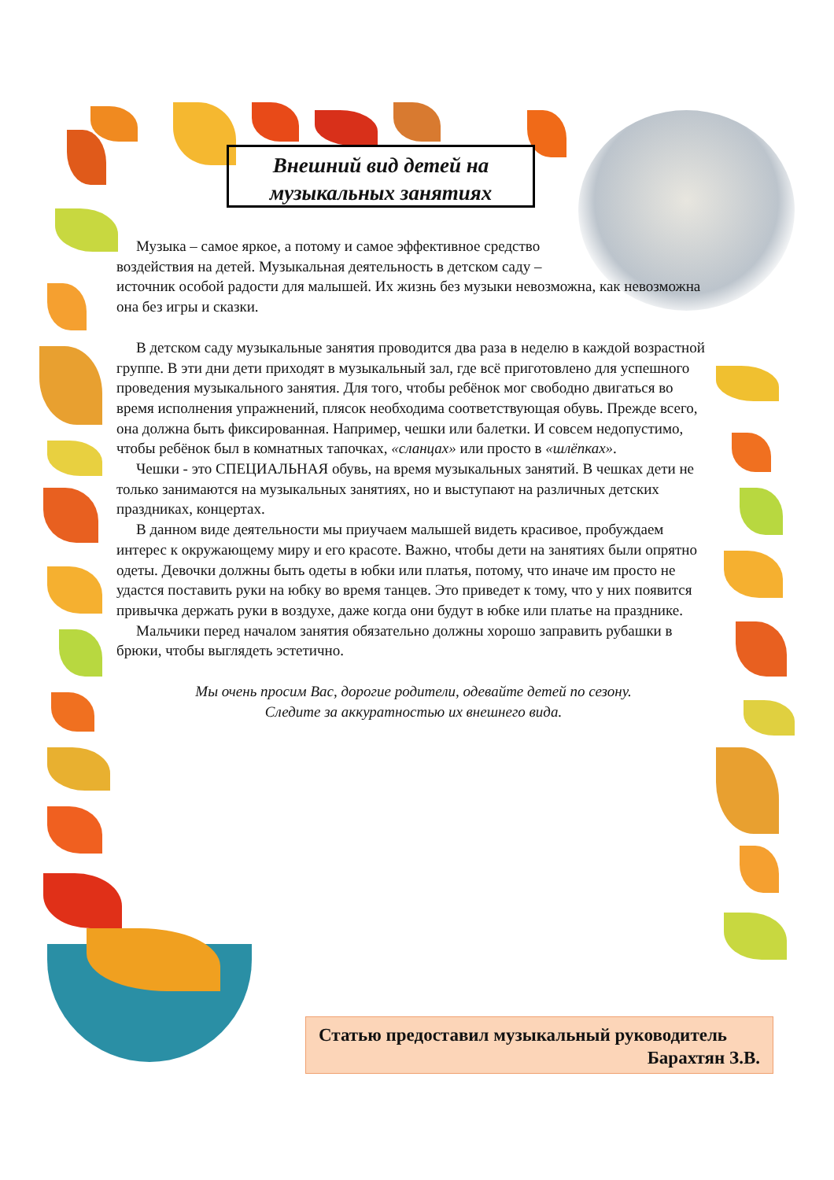Внешний вид детей на
музыкальных занятиях
Музыка – самое яркое, а потому и самое эффективное средство
воздействия на детей. Музыкальная деятельность в детском саду –
источник особой радости для малышей. Их жизнь без музыки невозможна, как невозможна она без игры и сказки.
В детском саду музыкальные занятия проводится два раза в неделю в каждой возрастной группе. В эти дни дети приходят в музыкальный зал, где всё приготовлено для успешного проведения музыкального занятия. Для того, чтобы ребёнок мог свободно двигаться во время исполнения упражнений, плясок необходима соответствующая обувь. Прежде всего, она должна быть фиксированная. Например, чешки или балетки. И совсем недопустимо, чтобы ребёнок был в комнатных тапочках, «сланцах» или просто в «шлёпках».
Чешки - это СПЕЦИАЛЬНАЯ обувь, на время музыкальных занятий. В чешках дети не только занимаются на музыкальных занятиях, но и выступают на различных детских праздниках, концертах.
В данном виде деятельности мы приучаем малышей видеть красивое, пробуждаем интерес к окружающему миру и его красоте. Важно, чтобы дети на занятиях были опрятно одеты. Девочки должны быть одеты в юбки или платья, потому, что иначе им просто не удастся поставить руки на юбку во время танцев. Это приведет к тому, что у них появится привычка держать руки в воздухе, даже когда они будут в юбке или платье на празднике.
Мальчики перед началом занятия обязательно должны хорошо заправить рубашки в брюки, чтобы выглядеть эстетично.
Мы очень просим Вас, дорогие родители, одевайте детей по сезону.
Следите за аккуратностью их внешнего вида.
Статью предоставил музыкальный руководитель
Барахтян З.В.